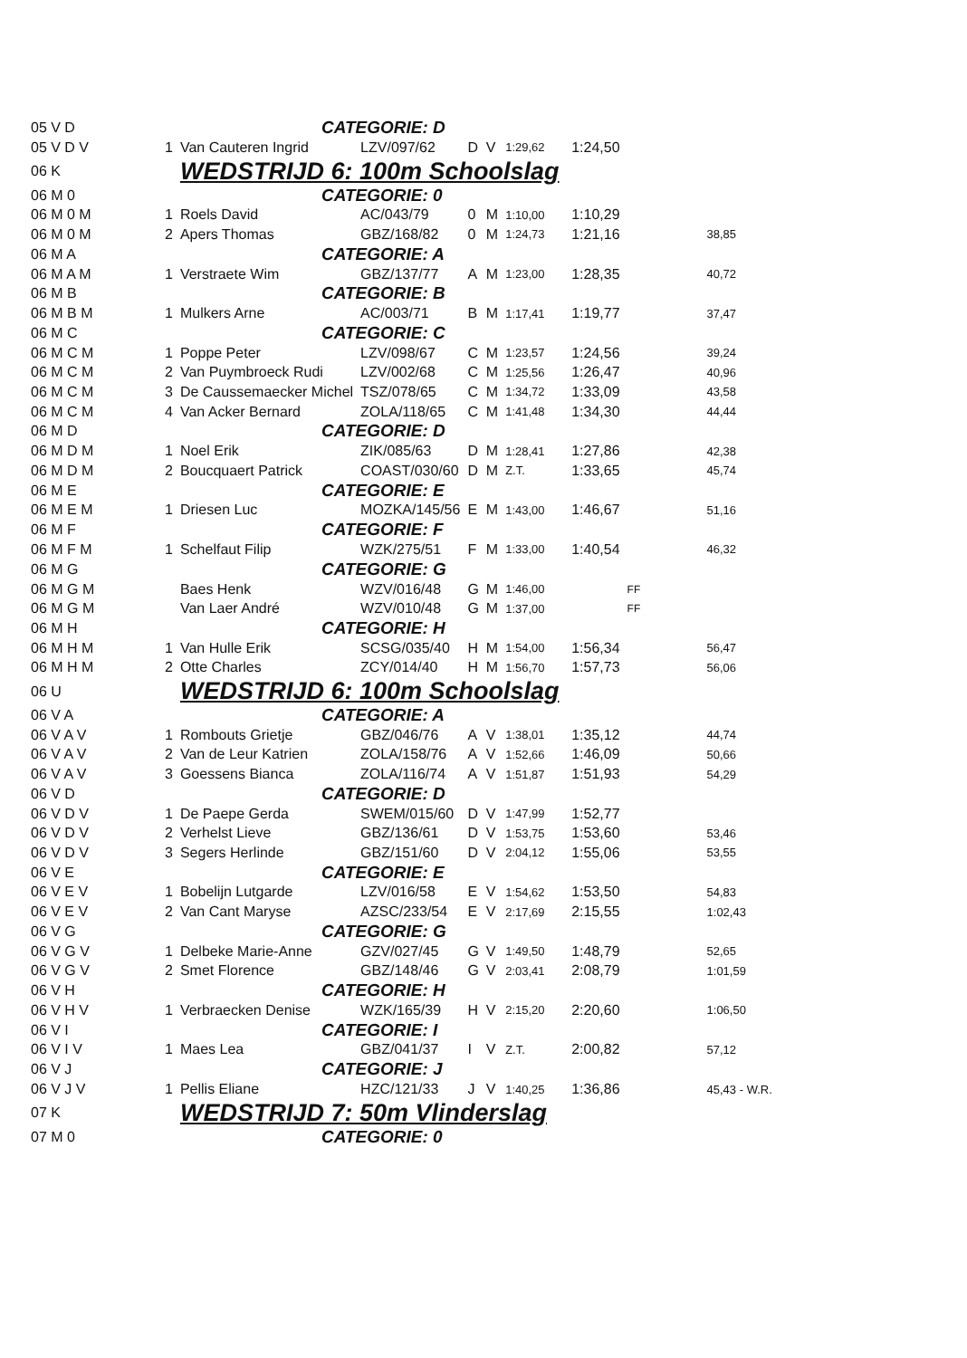| 05 V D | | CATEGORIE: D | | | | | | | |
| 05 V D V | 1 | Van Cauteren Ingrid | LZV/097/62 | D | V | 1:29,62 | 1:24,50 | | |
| 06 K | | WEDSTRIJD 6: 100m Schoolslag | | | | | | | |
| 06 M 0 | | CATEGORIE: 0 | | | | | | | |
| 06 M 0 M | 1 | Roels David | AC/043/79 | 0 | M | 1:10,00 | 1:10,29 | | |
| 06 M 0 M | 2 | Apers Thomas | GBZ/168/82 | 0 | M | 1:24,73 | 1:21,16 | | 38,85 |
| 06 M A | | CATEGORIE: A | | | | | | | |
| 06 M A M | 1 | Verstraete Wim | GBZ/137/77 | A | M | 1:23,00 | 1:28,35 | | 40,72 |
| 06 M B | | CATEGORIE: B | | | | | | | |
| 06 M B M | 1 | Mulkers Arne | AC/003/71 | B | M | 1:17,41 | 1:19,77 | | 37,47 |
| 06 M C | | CATEGORIE: C | | | | | | | |
| 06 M C M | 1 | Poppe Peter | LZV/098/67 | C | M | 1:23,57 | 1:24,56 | | 39,24 |
| 06 M C M | 2 | Van Puymbroeck Rudi | LZV/002/68 | C | M | 1:25,56 | 1:26,47 | | 40,96 |
| 06 M C M | 3 | De Caussemaecker Michel | TSZ/078/65 | C | M | 1:34,72 | 1:33,09 | | 43,58 |
| 06 M C M | 4 | Van Acker Bernard | ZOLA/118/65 | C | M | 1:41,48 | 1:34,30 | | 44,44 |
| 06 M D | | CATEGORIE: D | | | | | | | |
| 06 M D M | 1 | Noel Erik | ZIK/085/63 | D | M | 1:28,41 | 1:27,86 | | 42,38 |
| 06 M D M | 2 | Boucquaert Patrick | COAST/030/60 | D | M | Z.T. | 1:33,65 | | 45,74 |
| 06 M E | | CATEGORIE: E | | | | | | | |
| 06 M E M | 1 | Driesen Luc | MOZKA/145/56 | E | M | 1:43,00 | 1:46,67 | | 51,16 |
| 06 M F | | CATEGORIE: F | | | | | | | |
| 06 M F M | 1 | Schelfaut Filip | WZK/275/51 | F | M | 1:33,00 | 1:40,54 | | 46,32 |
| 06 M G | | CATEGORIE: G | | | | | | | |
| 06 M G M | | Baes Henk | WZV/016/48 | G | M | 1:46,00 | | FF | |
| 06 M G M | | Van Laer André | WZV/010/48 | G | M | 1:37,00 | | FF | |
| 06 M H | | CATEGORIE: H | | | | | | | |
| 06 M H M | 1 | Van Hulle Erik | SCSG/035/40 | H | M | 1:54,00 | 1:56,34 | | 56,47 |
| 06 M H M | 2 | Otte Charles | ZCY/014/40 | H | M | 1:56,70 | 1:57,73 | | 56,06 |
| 06 U | | WEDSTRIJD 6: 100m Schoolslag | | | | | | | |
| 06 V A | | CATEGORIE: A | | | | | | | |
| 06 V A V | 1 | Rombouts Grietje | GBZ/046/76 | A | V | 1:38,01 | 1:35,12 | | 44,74 |
| 06 V A V | 2 | Van de Leur Katrien | ZOLA/158/76 | A | V | 1:52,66 | 1:46,09 | | 50,66 |
| 06 V A V | 3 | Goessens Bianca | ZOLA/116/74 | A | V | 1:51,87 | 1:51,93 | | 54,29 |
| 06 V D | | CATEGORIE: D | | | | | | | |
| 06 V D V | 1 | De Paepe Gerda | SWEM/015/60 | D | V | 1:47,99 | 1:52,77 | | |
| 06 V D V | 2 | Verhelst Lieve | GBZ/136/61 | D | V | 1:53,75 | 1:53,60 | | 53,46 |
| 06 V D V | 3 | Segers Herlinde | GBZ/151/60 | D | V | 2:04,12 | 1:55,06 | | 53,55 |
| 06 V E | | CATEGORIE: E | | | | | | | |
| 06 V E V | 1 | Bobelijn Lutgarde | LZV/016/58 | E | V | 1:54,62 | 1:53,50 | | 54,83 |
| 06 V E V | 2 | Van Cant Maryse | AZSC/233/54 | E | V | 2:17,69 | 2:15,55 | | 1:02,43 |
| 06 V G | | CATEGORIE: G | | | | | | | |
| 06 V G V | 1 | Delbeke Marie-Anne | GZV/027/45 | G | V | 1:49,50 | 1:48,79 | | 52,65 |
| 06 V G V | 2 | Smet Florence | GBZ/148/46 | G | V | 2:03,41 | 2:08,79 | | 1:01,59 |
| 06 V H | | CATEGORIE: H | | | | | | | |
| 06 V H V | 1 | Verbraecken Denise | WZK/165/39 | H | V | 2:15,20 | 2:20,60 | | 1:06,50 |
| 06 V I | | CATEGORIE: I | | | | | | | |
| 06 V I V | 1 | Maes Lea | GBZ/041/37 | I | V | Z.T. | 2:00,82 | | 57,12 |
| 06 V J | | CATEGORIE: J | | | | | | | |
| 06 V J V | 1 | Pellis Eliane | HZC/121/33 | J | V | 1:40,25 | 1:36,86 | | 45,43 - W.R. |
| 07 K | | WEDSTRIJD 7: 50m Vlinderslag | | | | | | | |
| 07 M 0 | | CATEGORIE: 0 | | | | | | | |